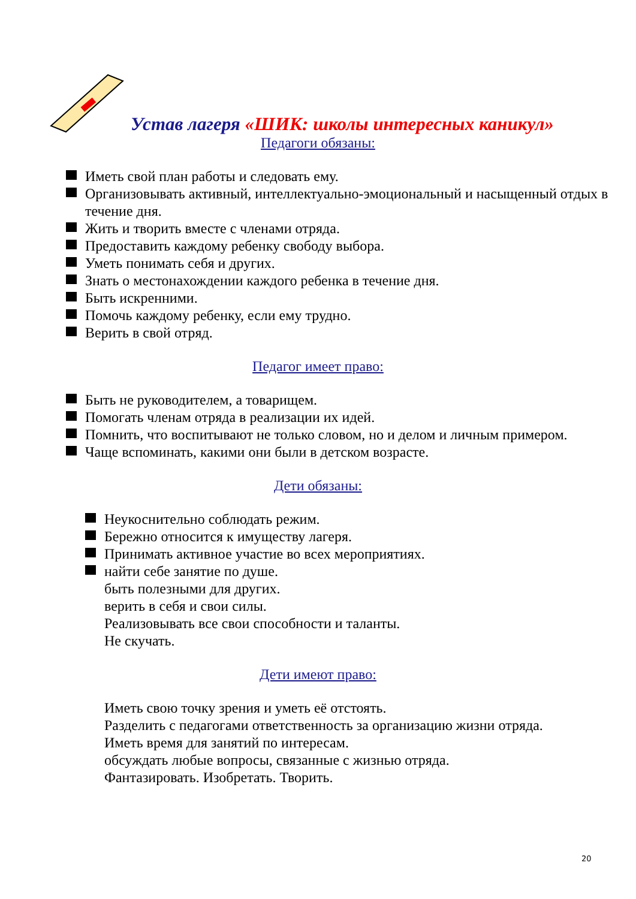Устав лагеря «ШИК: школы интересных каникул»
Педагоги обязаны:
Иметь свой план работы и следовать ему.
Организовывать активный, интеллектуально-эмоциональный и насыщенный отдых в течение дня.
Жить и творить вместе с членами отряда.
Предоставить каждому ребенку свободу выбора.
Уметь понимать себя и других.
Знать о местонахождении каждого ребенка в течение дня.
Быть искренними.
Помочь каждому ребенку, если ему трудно.
Верить в свой отряд.
Педагог имеет право:
Быть не руководителем, а товарищем.
Помогать членам отряда в реализации их идей.
Помнить, что воспитывают не только словом, но и делом и личным примером.
Чаще вспоминать, какими они были в детском возрасте.
Дети обязаны:
Неукоснительно соблюдать режим.
Бережно относится к имуществу лагеря.
Принимать активное участие во всех мероприятиях.
найти себе занятие по душе.
быть полезными для других.
верить в себя и свои силы.
Реализовывать все свои способности и таланты.
Не скучать.
Дети имеют право:
Иметь свою точку зрения и уметь её отстоять.
Разделить с педагогами ответственность за организацию жизни отряда.
Иметь время для занятий по интересам.
обсуждать любые вопросы, связанные с жизнью отряда.
Фантазировать. Изобретать. Творить.
20